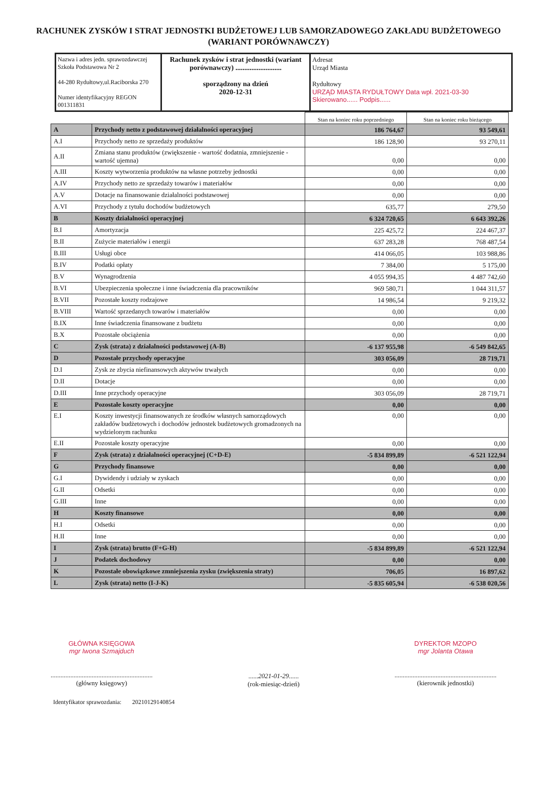RACHUNEK ZYSKÓW I STRAT JEDNOSTKI BUDŻETOWEJ LUB SAMORZADOWEGO ZAKŁADU BUDŻETOWEGO (WARIANT PORÓWNAWCZY)
| Nazwa i adres jedn. sprawozdawczej Szkoła Podstawowa Nr 2 44-280 Rydułtowy,ul.Raciborska 270 Numer identyfikacyjny REGON 001311831 | Rachunek zysków i strat jednostki (wariant porównawczy) .......................... sporządzony na dzień 2020-12-31 | Adresat Urząd Miasta Rydułtowy URZĄD MIASTA RYDUŁTOWY Data wpł. 2021-03-30 Skierowano...... Podpis...... |
| | | Stan na koniec roku poprzedniego | Stan na koniec roku bieżącego |
| A | Przychody netto z podstawowej działalności operacyjnej | 186 764,67 | 93 549,61 |
| A.I | Przychody netto ze sprzedaży produktów | 186 128,90 | 93 270,11 |
| A.II | Zmiana stanu produktów (zwiększenie - wartość dodatnia, zmniejszenie - wartość ujemna) | 0,00 | 0,00 |
| A.III | Koszty wytworzenia produktów na własne potrzeby jednostki | 0,00 | 0,00 |
| A.IV | Przychody netto ze sprzedaży towarów i materiałów | 0,00 | 0,00 |
| A.V | Dotacje na finansowanie działalności podstawowej | 0,00 | 0,00 |
| A.VI | Przychody z tytułu dochodów budżetowych | 635,77 | 279,50 |
| B | Koszty działalności operacyjnej | 6 324 720,65 | 6 643 392,26 |
| B.I | Amortyzacja | 225 425,72 | 224 467,37 |
| B.II | Zużycie materiałów i energii | 637 283,28 | 768 487,54 |
| B.III | Usługi obce | 414 066,05 | 103 988,86 |
| B.IV | Podatki opłaty | 7 384,00 | 5 175,00 |
| B.V | Wynagrodzenia | 4 055 994,35 | 4 487 742,60 |
| B.VI | Ubezpieczenia społeczne i inne świadczenia dla pracowników | 969 580,71 | 1 044 311,57 |
| B.VII | Pozostałe koszty rodzajowe | 14 986,54 | 9 219,32 |
| B.VIII | Wartość sprzedanych towarów i materiałów | 0,00 | 0,00 |
| B.IX | Inne świadczenia finansowane z budżetu | 0,00 | 0,00 |
| B.X | Pozostałe obciążenia | 0,00 | 0,00 |
| C | Zysk (strata) z działalności podstawowej (A-B) | -6 137 955,98 | -6 549 842,65 |
| D | Pozostałe przychody operacyjne | 303 056,09 | 28 719,71 |
| D.I | Zysk ze zbycia niefinansowych aktywów trwałych | 0,00 | 0,00 |
| D.II | Dotacje | 0,00 | 0,00 |
| D.III | Inne przychody operacyjne | 303 056,09 | 28 719,71 |
| E | Pozostałe koszty operacyjne | 0,00 | 0,00 |
| E.I | Koszty inwestycji finansowanych ze środków własnych samorządowych zakładów budżetowych i dochodów jednostek budżetowych gromadzonych na wydzielonym rachunku | 0,00 | 0,00 |
| E.II | Pozostałe koszty operacyjne | 0,00 | 0,00 |
| F | Zysk (strata) z działalności operacyjnej (C+D-E) | -5 834 899,89 | -6 521 122,94 |
| G | Przychody finansowe | 0,00 | 0,00 |
| G.I | Dywidendy i udziały w zyskach | 0,00 | 0,00 |
| G.II | Odsetki | 0,00 | 0,00 |
| G.III | Inne | 0,00 | 0,00 |
| H | Koszty finansowe | 0,00 | 0,00 |
| H.I | Odsetki | 0,00 | 0,00 |
| H.II | Inne | 0,00 | 0,00 |
| I | Zysk (strata) brutto (F+G-H) | -5 834 899,89 | -6 521 122,94 |
| J | Podatek dochodowy | 0,00 | 0,00 |
| K | Pozostałe obowiązkowe zmniejszenia zysku (zwiększenia straty) | 706,05 | 16 897,62 |
| L | Zysk (strata) netto (I-J-K) | -5 835 605,94 | -6 538 020,56 |
GŁÓWNA KSIĘGOWA
mgr Iwona Szmajduch
..............................................................
(główny księgowy)
......2021-01-29......
(rok-miesiąc-dzień)
DYREKTOR MZOPO
mgr Jolanta Otawa
..............................................................
(kierownik jednostki)
Identyfikator sprawozdania: 20210129140854